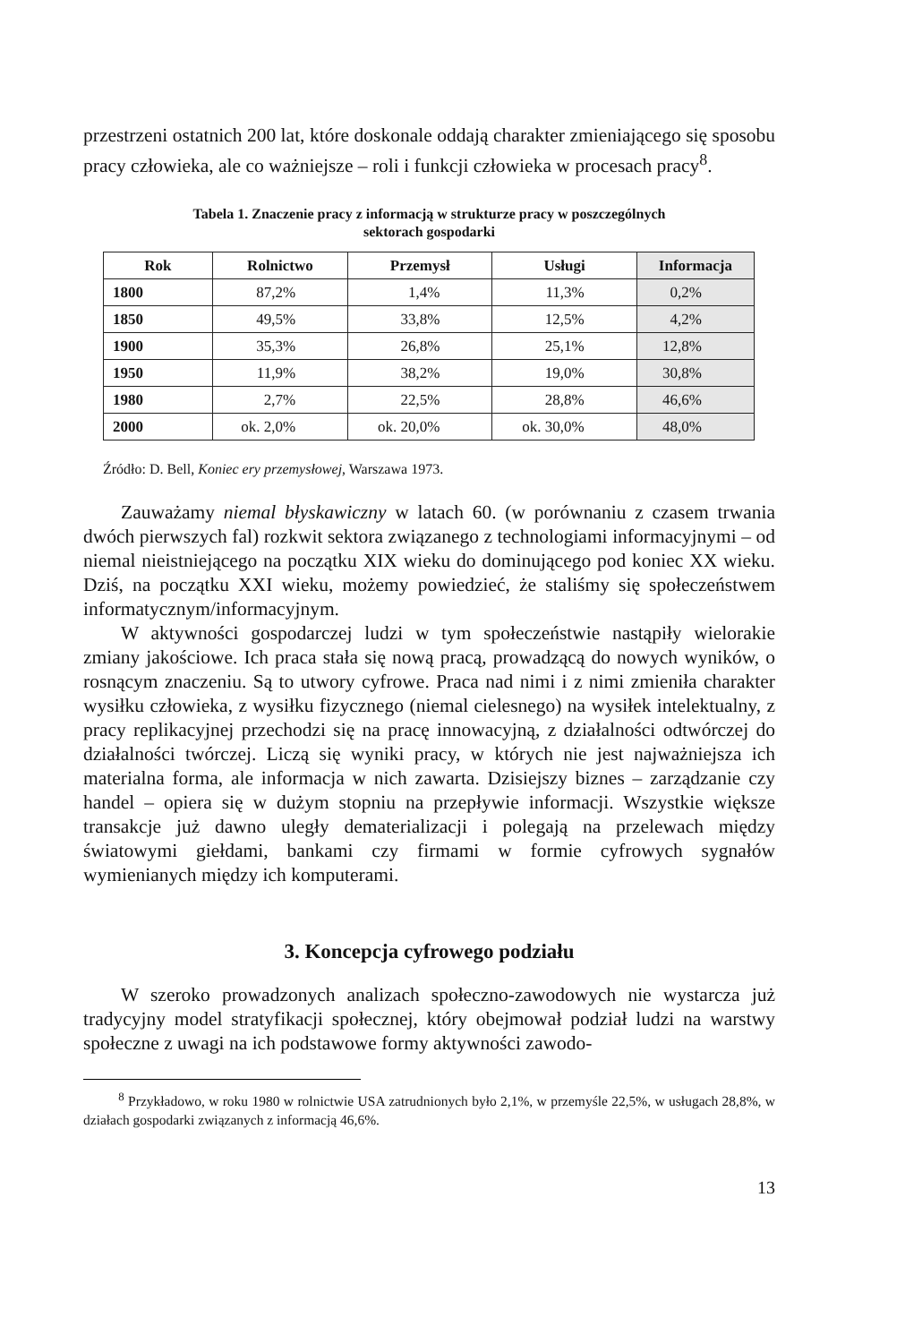przestrzeni ostatnich 200 lat, które doskonale oddają charakter zmieniającego się sposobu pracy człowieka, ale co ważniejsze – roli i funkcji człowieka w procesach pracy<sup>8</sup>.
Tabela 1. Znaczenie pracy z informacją w strukturze pracy w poszczególnych
sektorach gospodarki
| Rok | Rolnictwo | Przemysł | Usługi | Informacja |
| --- | --- | --- | --- | --- |
| 1800 | 87,2% | 1,4% | 11,3% | 0,2% |
| 1850 | 49,5% | 33,8% | 12,5% | 4,2% |
| 1900 | 35,3% | 26,8% | 25,1% | 12,8% |
| 1950 | 11,9% | 38,2% | 19,0% | 30,8% |
| 1980 | 2,7% | 22,5% | 28,8% | 46,6% |
| 2000 | ok. 2,0% | ok. 20,0% | ok. 30,0% | 48,0% |
Źródło: D. Bell, Koniec ery przemysłowej, Warszawa 1973.
Zauważamy niemal błyskawiczny w latach 60. (w porównaniu z czasem trwania dwóch pierwszych fal) rozkwit sektora związanego z technologiami informacyjnymi – od niemal nieistniejącego na początku XIX wieku do dominującego pod koniec XX wieku. Dziś, na początku XXI wieku, możemy powiedzieć, że staliśmy się społeczeństwem informatycznym/informacyjnym.
W aktywności gospodarczej ludzi w tym społeczeństwie nastąpiły wielorakie zmiany jakościowe. Ich praca stała się nową pracą, prowadzącą do nowych wyników, o rosnącym znaczeniu. Są to utwory cyfrowe. Praca nad nimi i z nimi zmieniła charakter wysiłku człowieka, z wysiłku fizycznego (niemal cielesnego) na wysiłek intelektualny, z pracy replikacyjnej przechodzi się na pracę innowacyjną, z działalności odtwórczej do działalności twórczej. Liczą się wyniki pracy, w których nie jest najważniejsza ich materialna forma, ale informacja w nich zawarta. Dzisiejszy biznes – zarządzanie czy handel – opiera się w dużym stopniu na przepływie informacji. Wszystkie większe transakcje już dawno uległy dematerializacji i polegają na przelewach między światowymi giełdami, bankami czy firmami w formie cyfrowych sygnałów wymienianych między ich komputerami.
3. Koncepcja cyfrowego podziału
W szeroko prowadzonych analizach społeczno-zawodowych nie wystarcza już tradycyjny model stratyfikacji społecznej, który obejmował podział ludzi na warstwy społeczne z uwagi na ich podstawowe formy aktywności zawodo-
<sup>8</sup> Przykładowo, w roku 1980 w rolnictwie USA zatrudnionych było 2,1%, w przemyśle 22,5%, w usługach 28,8%, w działach gospodarki związanych z informacją 46,6%.
13